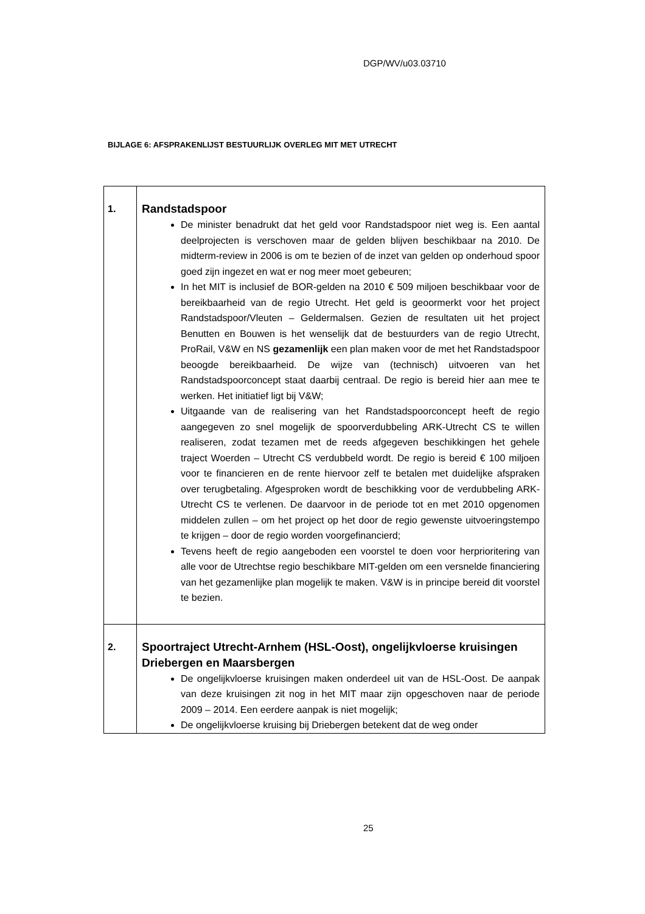DGP/WV/u03.03710
BIJLAGE 6: AFSPRAKENLIJST BESTUURLIJK OVERLEG MIT MET UTRECHT
| 1. | Randstadspoor De minister benadrukt dat het geld voor Randstadspoor niet weg is. Een aantal deelprojecten is verschoven maar de gelden blijven beschikbaar na 2010. De midterm-review in 2006 is om te bezien of de inzet van gelden op onderhoud spoor goed zijn ingezet en wat er nog meer moet gebeuren; In het MIT is inclusief de BOR-gelden na 2010 € 509 miljoen beschikbaar voor de bereikbaarheid van de regio Utrecht. Het geld is geoormerkt voor het project Randstadspoor/Vleuten – Geldermalsen. Gezien de resultaten uit het project Benutten en Bouwen is het wenselijk dat de bestuurders van de regio Utrecht, ProRail, V&W en NS gezamenlijk een plan maken voor de met het Randstadspoor beoogde bereikbaarheid. De wijze van (technisch) uitvoeren van het Randstadspoorconcept staat daarbij centraal. De regio is bereid hier aan mee te werken. Het initiatief ligt bij V&W; Uitgaande van de realisering van het Randstadspoorconcept heeft de regio aangegeven zo snel mogelijk de spoorverdubbeling ARK-Utrecht CS te willen realiseren, zodat tezamen met de reeds afgegeven beschikkingen het gehele traject Woerden – Utrecht CS verdubbeld wordt. De regio is bereid € 100 miljoen voor te financieren en de rente hiervoor zelf te betalen met duidelijke afspraken over terugbetaling. Afgesproken wordt de beschikking voor de verdubbeling ARK-Utrecht CS te verlenen. De daarvoor in de periode tot en met 2010 opgenomen middelen zullen – om het project op het door de regio gewenste uitvoeringstempo te krijgen – door de regio worden voorgefinancierd; Tevens heeft de regio aangeboden een voorstel te doen voor herprioritering van alle voor de Utrechtse regio beschikbare MIT-gelden om een versnelde financiering van het gezamenlijke plan mogelijk te maken. V&W is in principe bereid dit voorstel te bezien. |
| 2. | Spoortraject Utrecht-Arnhem (HSL-Oost), ongelijkvloerse kruisingen Driebergen en Maarsbergen De ongelijkvloerse kruisingen maken onderdeel uit van de HSL-Oost. De aanpak van deze kruisingen zit nog in het MIT maar zijn opgeschoven naar de periode 2009 – 2014. Een eerdere aanpak is niet mogelijk; De ongelijkvloerse kruising bij Driebergen betekent dat de weg onder |
25